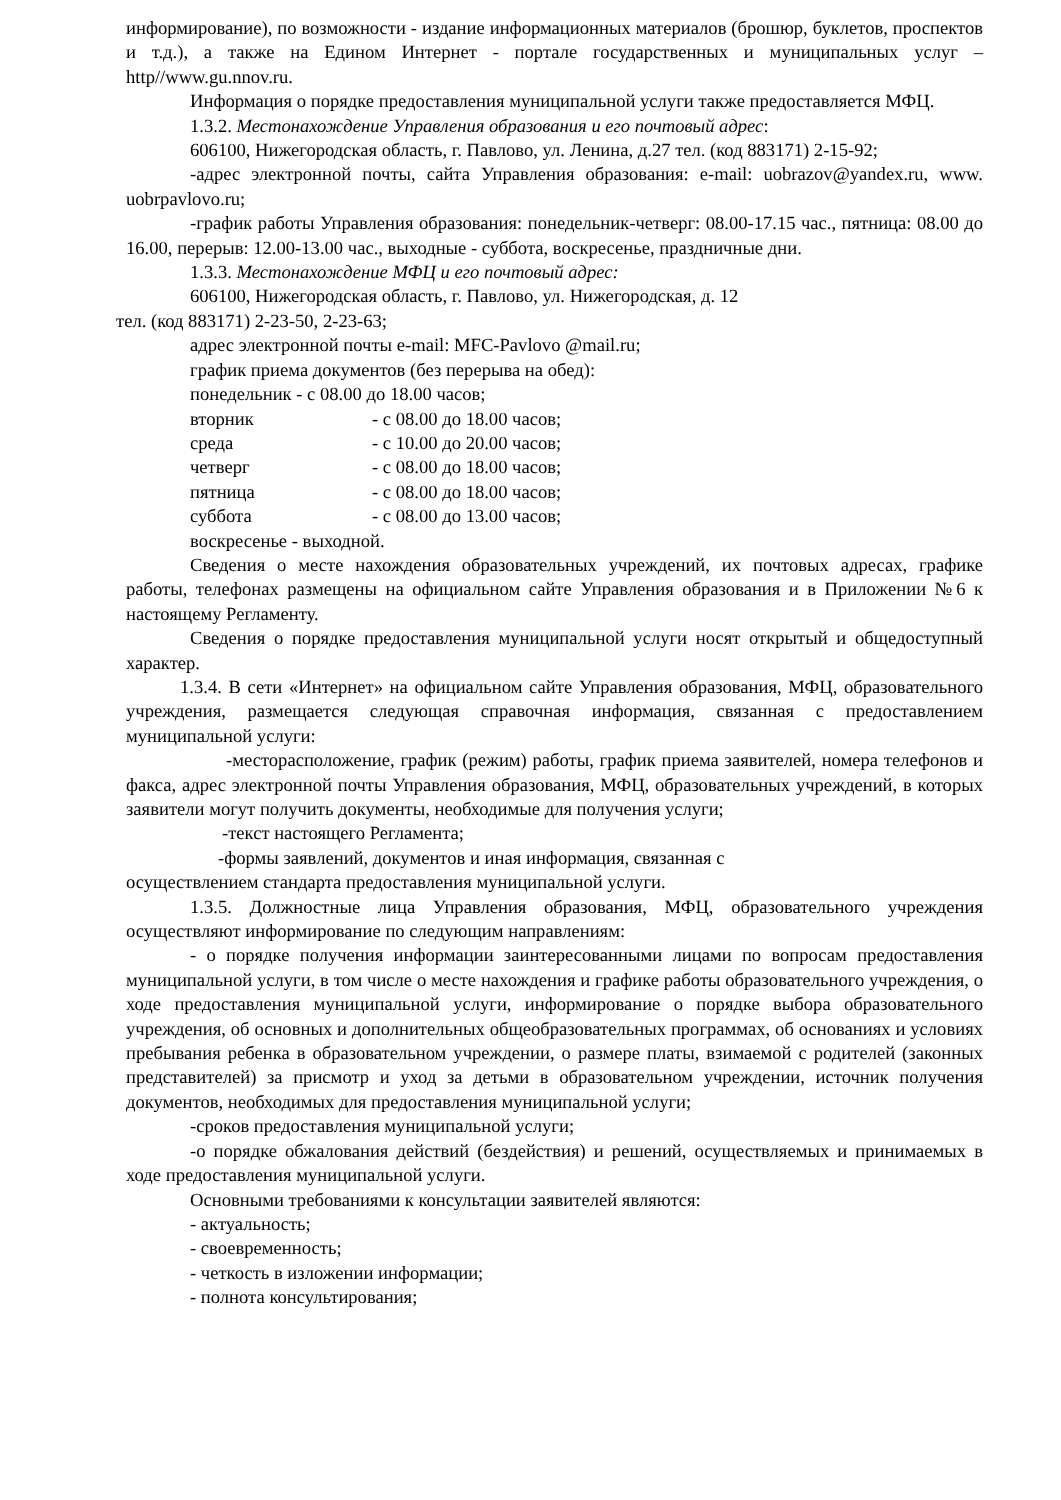информирование), по возможности - издание информационных материалов (брошюр, буклетов, проспектов и т.д.), а также на Едином Интернет - портале государственных и муниципальных услуг –http//www.gu.nnov.ru.
Информация о порядке предоставления муниципальной услуги также предоставляется МФЦ.
1.3.2. Местонахождение Управления образования и его почтовый адрес:
606100, Нижегородская область, г. Павлово, ул. Ленина, д.27 тел. (код 883171) 2-15-92;
-адрес электронной почты, сайта Управления образования: e-mail: uobrazov@yandex.ru, www. uobrpavlovo.ru;
-график работы Управления образования: понедельник-четверг: 08.00-17.15 час., пятница: 08.00 до 16.00, перерыв: 12.00-13.00 час., выходные - суббота, воскресенье, праздничные дни.
1.3.3. Местонахождение МФЦ и его почтовый адрес:
606100, Нижегородская область, г. Павлово, ул. Нижегородская, д. 12
тел. (код 883171) 2-23-50, 2-23-63;
адрес электронной почты e-mail: MFC-Pavlovo @mail.ru;
график приема документов (без перерыва на обед):
понедельник - с 08.00 до 18.00 часов;
| вторник | - с 08.00 до 18.00 часов; |
| среда | - с 10.00 до 20.00 часов; |
| четверг | - с 08.00 до 18.00 часов; |
| пятница | - с 08.00 до 18.00 часов; |
| суббота | - с 08.00 до 13.00 часов; |
воскресенье - выходной.
Сведения о месте нахождения образовательных учреждений, их почтовых адресах, графике работы, телефонах размещены на официальном сайте Управления образования и в Приложении №6 к настоящему Регламенту.
Сведения о порядке предоставления муниципальной услуги носят открытый и общедоступный характер.
1.3.4. В сети «Интернет» на официальном сайте Управления образования, МФЦ, образовательного учреждения, размещается следующая справочная информация, связанная с предоставлением муниципальной услуги:
-месторасположение, график (режим) работы, график приема заявителей, номера телефонов и факса, адрес электронной почты Управления образования, МФЦ, образовательных учреждений, в которых заявители могут получить документы, необходимые для получения услуги;
-текст настоящего Регламента;
-формы заявлений, документов и иная информация, связанная с
осуществлением стандарта предоставления муниципальной услуги.
1.3.5. Должностные лица Управления образования, МФЦ, образовательного учреждения осуществляют информирование по следующим направлениям:
- о порядке получения информации заинтересованными лицами по вопросам предоставления муниципальной услуги, в том числе о месте нахождения и графике работы образовательного учреждения, о ходе предоставления муниципальной услуги, информирование о порядке выбора образовательного учреждения, об основных и дополнительных общеобразовательных программах, об основаниях и условиях пребывания ребенка в образовательном учреждении, о размере платы, взимаемой с родителей (законных представителей) за присмотр и уход за детьми в образовательном учреждении, источник получения документов, необходимых для предоставления муниципальной услуги;
-сроков предоставления муниципальной услуги;
-о порядке обжалования действий (бездействия) и решений, осуществляемых и принимаемых в ходе предоставления муниципальной услуги.
Основными требованиями к консультации заявителей являются:
- актуальность;
- своевременность;
- четкость в изложении информации;
- полнота консультирования;